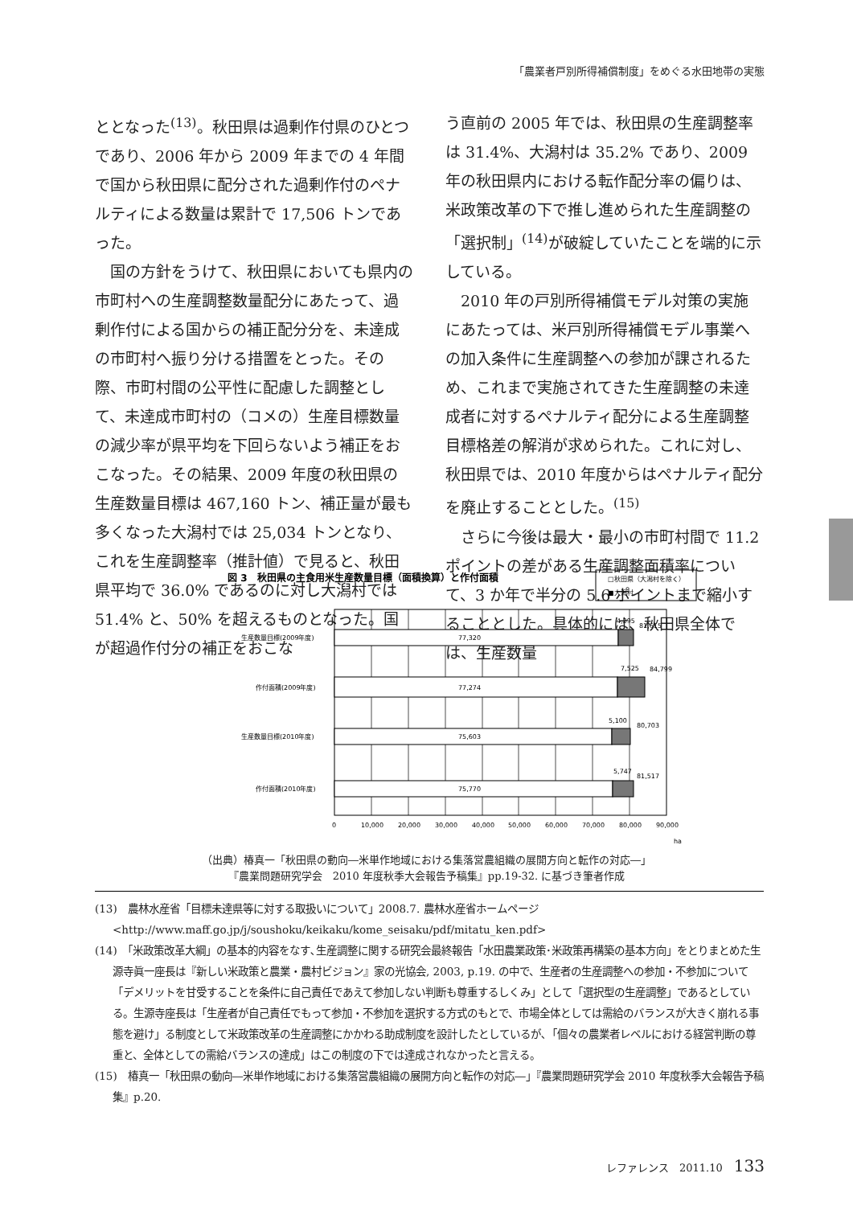「農業者戸別所得補償制度」をめぐる水田地帯の実態
ととなった<sup>(13)</sup>。秋田県は過剰作付県のひとつであり、2006 年から 2009 年までの 4 年間で国から秋田県に配分された過剰作付のペナルティによる数量は累計で 17,506 トンであった。
国の方針をうけて、秋田県においても県内の市町村への生産調整数量配分にあたって、過剰作付による国からの補正配分分を、未達成の市町村へ振り分ける措置をとった。その際、市町村間の公平性に配慮した調整として、未達成市町村の（コメの）生産目標数量の減少率が県平均を下回らないよう補正をおこなった。その結果、2009 年度の秋田県の生産数量目標は 467,160 トン、補正量が最も多くなった大潟村では 25,034 トンとなり、これを生産調整率（推計値）で見ると、秋田県平均で 36.0% であるのに対し大潟村では 51.4% と、50% を超えるものとなった。国が超過作付分の補正をおこな
う直前の 2005 年では、秋田県の生産調整率は 31.4%、大潟村は 35.2% であり、2009 年の秋田県内における転作配分率の偏りは、米政策改革の下で推し進められた生産調整の「選択制」<sup>(14)</sup>が破綻していたことを端的に示している。
2010 年の戸別所得補償モデル対策の実施にあたっては、米戸別所得補償モデル事業への加入条件に生産調整への参加が課されるため、これまで実施されてきた生産調整の未達成者に対するペナルティ配分による生産調整目標格差の解消が求められた。これに対し、秋田県では、2010 年度からはペナルティ配分を廃止することとした。<sup>(15)</sup>
さらに今後は最大・最小の市町村間で 11.2 ポイントの差がある生産調整面積率について、3 か年で半分の 5.6 ポイントまで縮小することとした。具体的には、秋田県全体では、生産数量
図 3　秋田県の主食用米生産数量目標（面積換算）と作付面積
□秋田県（大潟村を除く）
■大潟村
77,320
77,274
75,603
75,770
4,295
81,615
7,525
84,799
5,100
80,703
5,747
81,517
生産数量目標(2009年度)
作付面積(2009年度)
生産数量目標(2010年度)
作付面積(2010年度)
0
10,000
20,000
30,000
40,000
50,000
60,000
70,000
80,000
90,000
ha
（出典）椿真一「秋田県の動向―米単作地域における集落営農組織の展開方向と転作の対応―」
『農業問題研究学会　2010 年度秋季大会報告予稿集』pp.19-32. に基づき筆者作成
(13)　農林水産省「目標未達県等に対する取扱いについて」2008.7. 農林水産省ホームページ <http://www.maff.go.jp/j/soushoku/keikaku/kome_seisaku/pdf/mitatu_ken.pdf>
(14)　「米政策改革大綱」の基本的内容をなす､生産調整に関する研究会最終報告「水田農業政策･米政策再構築の基本方向」をとりまとめた生源寺眞一座長は『新しい米政策と農業・農村ビジョン』家の光協会, 2003, p.19. の中で、生産者の生産調整への参加・不参加について「デメリットを甘受することを条件に自己責任であえて参加しない判断も尊重するしくみ」として「選択型の生産調整」であるとしている。生源寺座長は「生産者が自己責任でもって参加・不参加を選択する方式のもとで、市場全体としては需給のバランスが大きく崩れる事態を避け」る制度として米政策改革の生産調整にかかわる助成制度を設計したとしているが､「個々の農業者レベルにおける経営判断の尊重と、全体としての需給バランスの達成」はこの制度の下では達成されなかったと言える。
(15)　椿真一「秋田県の動向―米単作地域における集落営農組織の展開方向と転作の対応―」『農業問題研究学会 2010 年度秋季大会報告予稿集』p.20.
レファレンス　2011.10 133